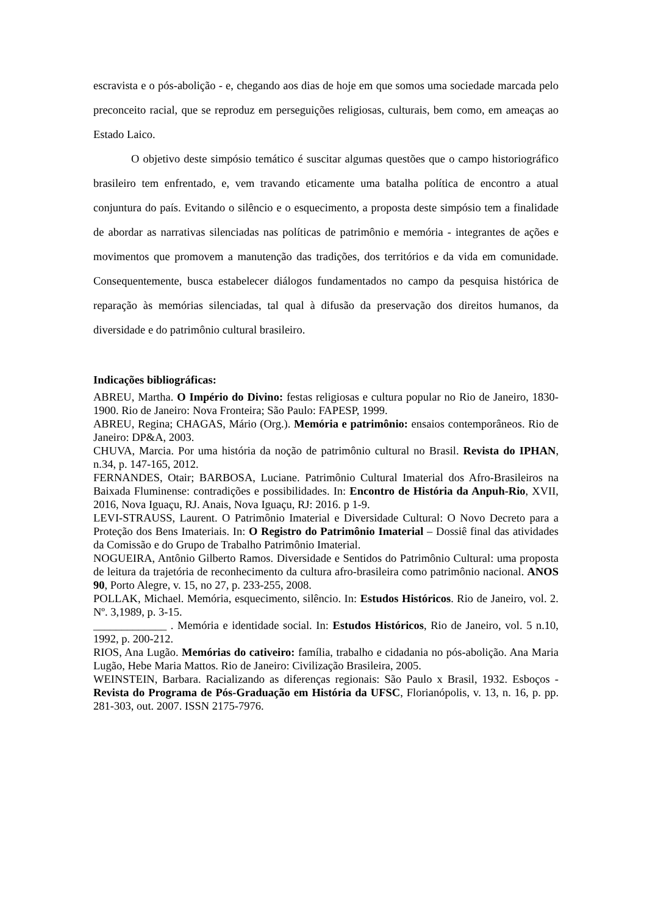escravista e o pós-abolição - e, chegando aos dias de hoje em que somos uma sociedade marcada pelo preconceito racial, que se reproduz em perseguições religiosas, culturais, bem como, em ameaças ao Estado Laico.
O objetivo deste simpósio temático é suscitar algumas questões que o campo historiográfico brasileiro tem enfrentado, e, vem travando eticamente uma batalha política de encontro a atual conjuntura do país. Evitando o silêncio e o esquecimento, a proposta deste simpósio tem a finalidade de abordar as narrativas silenciadas nas políticas de patrimônio e memória - integrantes de ações e movimentos que promovem a manutenção das tradições, dos territórios e da vida em comunidade. Consequentemente, busca estabelecer diálogos fundamentados no campo da pesquisa histórica de reparação às memórias silenciadas, tal qual à difusão da preservação dos direitos humanos, da diversidade e do patrimônio cultural brasileiro.
Indicações bibliográficas:
ABREU, Martha. O Império do Divino: festas religiosas e cultura popular no Rio de Janeiro, 1830-1900. Rio de Janeiro: Nova Fronteira; São Paulo: FAPESP, 1999.
ABREU, Regina; CHAGAS, Mário (Org.). Memória e patrimônio: ensaios contemporâneos. Rio de Janeiro: DP&A, 2003.
CHUVA, Marcia. Por uma história da noção de patrimônio cultural no Brasil. Revista do IPHAN, n.34, p. 147-165, 2012.
FERNANDES, Otair; BARBOSA, Luciane. Patrimônio Cultural Imaterial dos Afro-Brasileiros na Baixada Fluminense: contradições e possibilidades. In: Encontro de História da Anpuh-Rio, XVII, 2016, Nova Iguaçu, RJ. Anais, Nova Iguaçu, RJ: 2016. p 1-9.
LEVI-STRAUSS, Laurent. O Patrimônio Imaterial e Diversidade Cultural: O Novo Decreto para a Proteção dos Bens Imateriais. In: O Registro do Patrimônio Imaterial – Dossiê final das atividades da Comissão e do Grupo de Trabalho Patrimônio Imaterial.
NOGUEIRA, Antônio Gilberto Ramos. Diversidade e Sentidos do Patrimônio Cultural: uma proposta de leitura da trajetória de reconhecimento da cultura afro-brasileira como patrimônio nacional. ANOS 90, Porto Alegre, v. 15, no 27, p. 233-255, 2008.
POLLAK, Michael. Memória, esquecimento, silêncio. In: Estudos Históricos. Rio de Janeiro, vol. 2. Nº. 3,1989, p. 3-15.
_____________ . Memória e identidade social. In: Estudos Históricos, Rio de Janeiro, vol. 5 n.10, 1992, p. 200-212.
RIOS, Ana Lugão. Memórias do cativeiro: família, trabalho e cidadania no pós-abolição. Ana Maria Lugão, Hebe Maria Mattos. Rio de Janeiro: Civilização Brasileira, 2005.
WEINSTEIN, Barbara. Racializando as diferenças regionais: São Paulo x Brasil, 1932. Esboços - Revista do Programa de Pós-Graduação em História da UFSC, Florianópolis, v. 13, n. 16, p. pp. 281-303, out. 2007. ISSN 2175-7976.